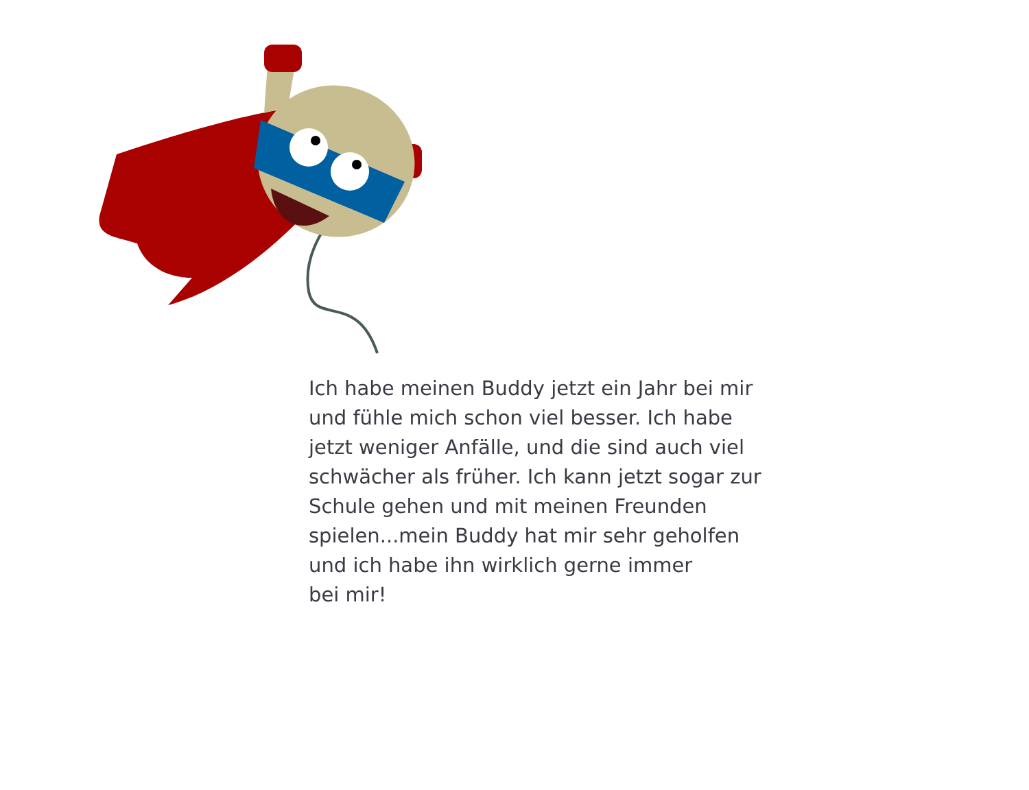Ich habe meinen Buddy jetzt ein Jahr bei mir und fühle mich schon viel besser. Ich habe jetzt weniger Anfälle, und die sind auch viel schwächer als früher. Ich kann jetzt sogar zur Schule gehen und mit meinen Freunden spielen...mein Buddy hat mir sehr geholfen und ich habe ihn wirklich gerne immer
bei mir!